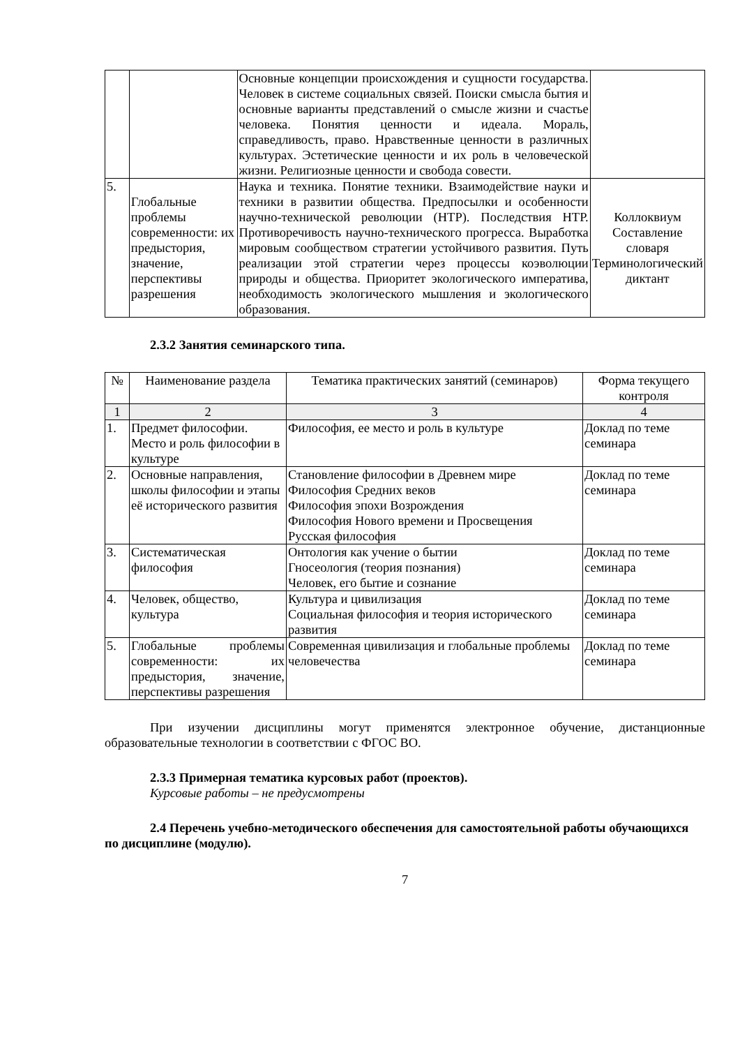| | | Основные концепции происхождения и сущности государства. Человек в системе социальных связей. Поиски смысла бытия и основные варианты представлений о смысле жизни и счастье человека. Понятия ценности и идеала. Мораль, справедливость, право. Нравственные ценности в различных культурах. Эстетические ценности и их роль в человеческой жизни. Религиозные ценности и свобода совести. | |
| 5. | Глобальные проблемы современности: их предыстория, значение, перспективы разрешения | Наука и техника. Понятие техники. Взаимодействие науки и техники в развитии общества. Предпосылки и особенности научно-технической революции (НТР). Последствия НТР. Противоречивость научно-технического прогресса. Выработка мировым сообществом стратегии устойчивого развития. Путь реализации этой стратегии через процессы коэволюции природы и общества. Приоритет экологического императива, необходимость экологического мышления и экологического образования. | Коллоквиум Составление словаря Терминологический диктант |
2.3.2 Занятия семинарского типа.
| № | Наименование раздела | Тематика практических занятий (семинаров) | Форма текущего контроля |
| --- | --- | --- | --- |
| 1 | 2 | 3 | 4 |
| 1. | Предмет философии. Место и роль философии в культуре | Философия, ее место и роль в культуре | Доклад по теме семинара |
| 2. | Основные направления, школы философии и этапы её исторического развития | Становление философии в Древнем мире Философия Средних веков Философия эпохи Возрождения Философия Нового времени и Просвещения Русская философия | Доклад по теме семинара |
| 3. | Систематическая философия | Онтология как учение о бытии Гносеология (теория познания) Человек, его бытие и сознание | Доклад по теме семинара |
| 4. | Человек, общество, культура | Культура и цивилизация Социальная философия и теория исторического развития | Доклад по теме семинара |
| 5. | Глобальные проблемы современности: их предыстория, значение, перспективы разрешения | Современная цивилизация и глобальные проблемы человечества | Доклад по теме семинара |
При изучении дисциплины могут применятся электронное обучение, дистанционные образовательные технологии в соответствии с ФГОС ВО.
2.3.3 Примерная тематика курсовых работ (проектов).
Курсовые работы – не предусмотрены
2.4 Перечень учебно-методического обеспечения для самостоятельной работы обучающихся по дисциплине (модулю).
7